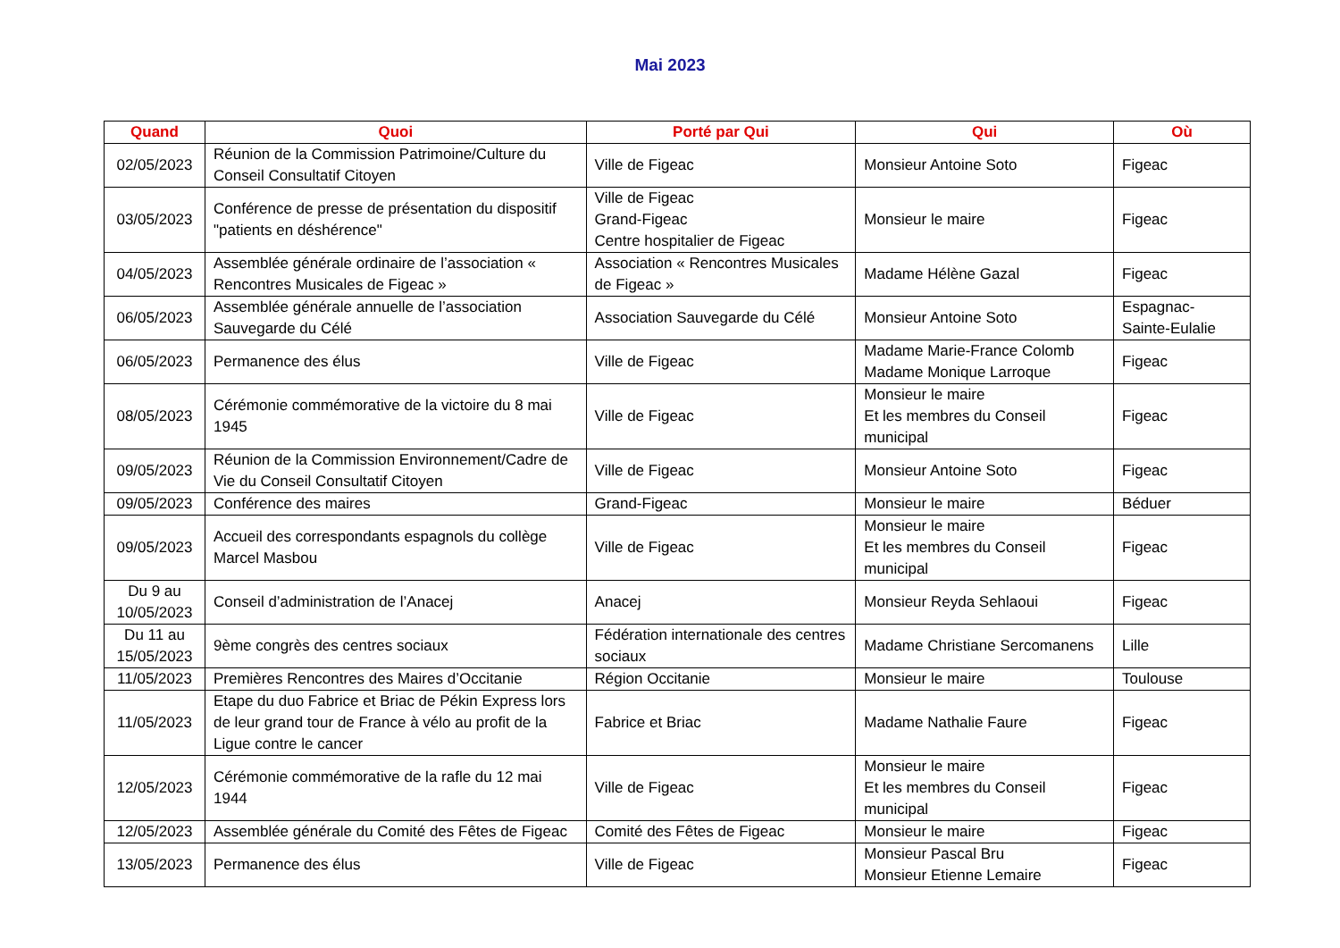Mai 2023
| Quand | Quoi | Porté par Qui | Qui | Où |
| --- | --- | --- | --- | --- |
| 02/05/2023 | Réunion de la Commission Patrimoine/Culture du Conseil Consultatif Citoyen | Ville de Figeac | Monsieur Antoine Soto | Figeac |
| 03/05/2023 | Conférence de presse de présentation du dispositif "patients en déshérence" | Ville de Figeac Grand-Figeac Centre hospitalier de Figeac | Monsieur le maire | Figeac |
| 04/05/2023 | Assemblée générale ordinaire de l’association « Rencontres Musicales de Figeac » | Association « Rencontres Musicales de Figeac » | Madame Hélène Gazal | Figeac |
| 06/05/2023 | Assemblée générale annuelle de l’association Sauvegarde du Célé | Association Sauvegarde du Célé | Monsieur Antoine Soto | Espagnac-Sainte-Eulalie |
| 06/05/2023 | Permanence des élus | Ville de Figeac | Madame Marie-France Colomb Madame Monique Larroque | Figeac |
| 08/05/2023 | Cérémonie commémorative de la victoire du 8 mai 1945 | Ville de Figeac | Monsieur le maire Et les membres du Conseil municipal | Figeac |
| 09/05/2023 | Réunion de la Commission Environnement/Cadre de Vie du Conseil Consultatif Citoyen | Ville de Figeac | Monsieur Antoine Soto | Figeac |
| 09/05/2023 | Conférence des maires | Grand-Figeac | Monsieur le maire | Béduer |
| 09/05/2023 | Accueil des correspondants espagnols du collège Marcel Masbou | Ville de Figeac | Monsieur le maire Et les membres du Conseil municipal | Figeac |
| Du 9 au 10/05/2023 | Conseil d’administration de l’Anacej | Anacej | Monsieur Reyda Sehlaoui | Figeac |
| Du 11 au 15/05/2023 | 9ème congrès des centres sociaux | Fédération internationale des centres sociaux | Madame Christiane Sercomanens | Lille |
| 11/05/2023 | Premières Rencontres des Maires d’Occitanie | Région Occitanie | Monsieur le maire | Toulouse |
| 11/05/2023 | Etape du duo Fabrice et Briac de Pékin Express lors de leur grand tour de France à vélo au profit de la Ligue contre le cancer | Fabrice et Briac | Madame Nathalie Faure | Figeac |
| 12/05/2023 | Cérémonie commémorative de la rafle du 12 mai 1944 | Ville de Figeac | Monsieur le maire Et les membres du Conseil municipal | Figeac |
| 12/05/2023 | Assemblée générale du Comité des Fêtes de Figeac | Comité des Fêtes de Figeac | Monsieur le maire | Figeac |
| 13/05/2023 | Permanence des élus | Ville de Figeac | Monsieur Pascal Bru Monsieur Etienne Lemaire | Figeac |